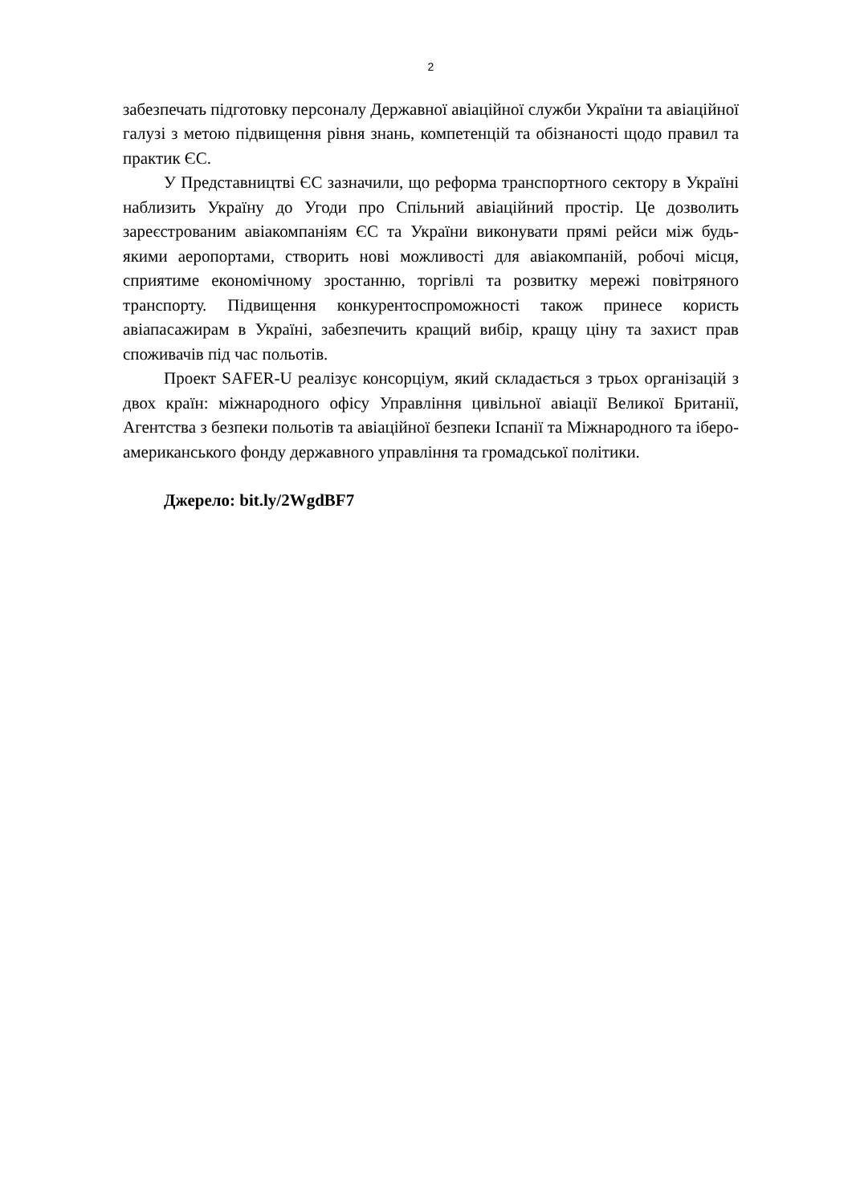2
забезпечать підготовку персоналу Державної авіаційної служби України та авіаційної галузі з метою підвищення рівня знань, компетенцій та обізнаності щодо правил та практик ЄС.
У Представництві ЄС зазначили, що реформа транспортного сектору в Україні наблизить Україну до Угоди про Спільний авіаційний простір. Це дозволить зареєстрованим авіакомпаніям ЄС та України виконувати прямі рейси між будь-якими аеропортами, створить нові можливості для авіакомпаній, робочі місця, сприятиме економічному зростанню, торгівлі та розвитку мережі повітряного транспорту. Підвищення конкурентоспроможності також принесе користь авіапасажирам в Україні, забезпечить кращий вибір, кращу ціну та захист прав споживачів під час польотів.
Проект SAFER-U реалізує консорціум, який складається з трьох організацій з двох країн: міжнародного офісу Управління цивільної авіації Великої Британії, Агентства з безпеки польотів та авіаційної безпеки Іспанії та Міжнародного та іберо-американського фонду державного управління та громадської політики.
Джерело: bit.ly/2WgdBF7